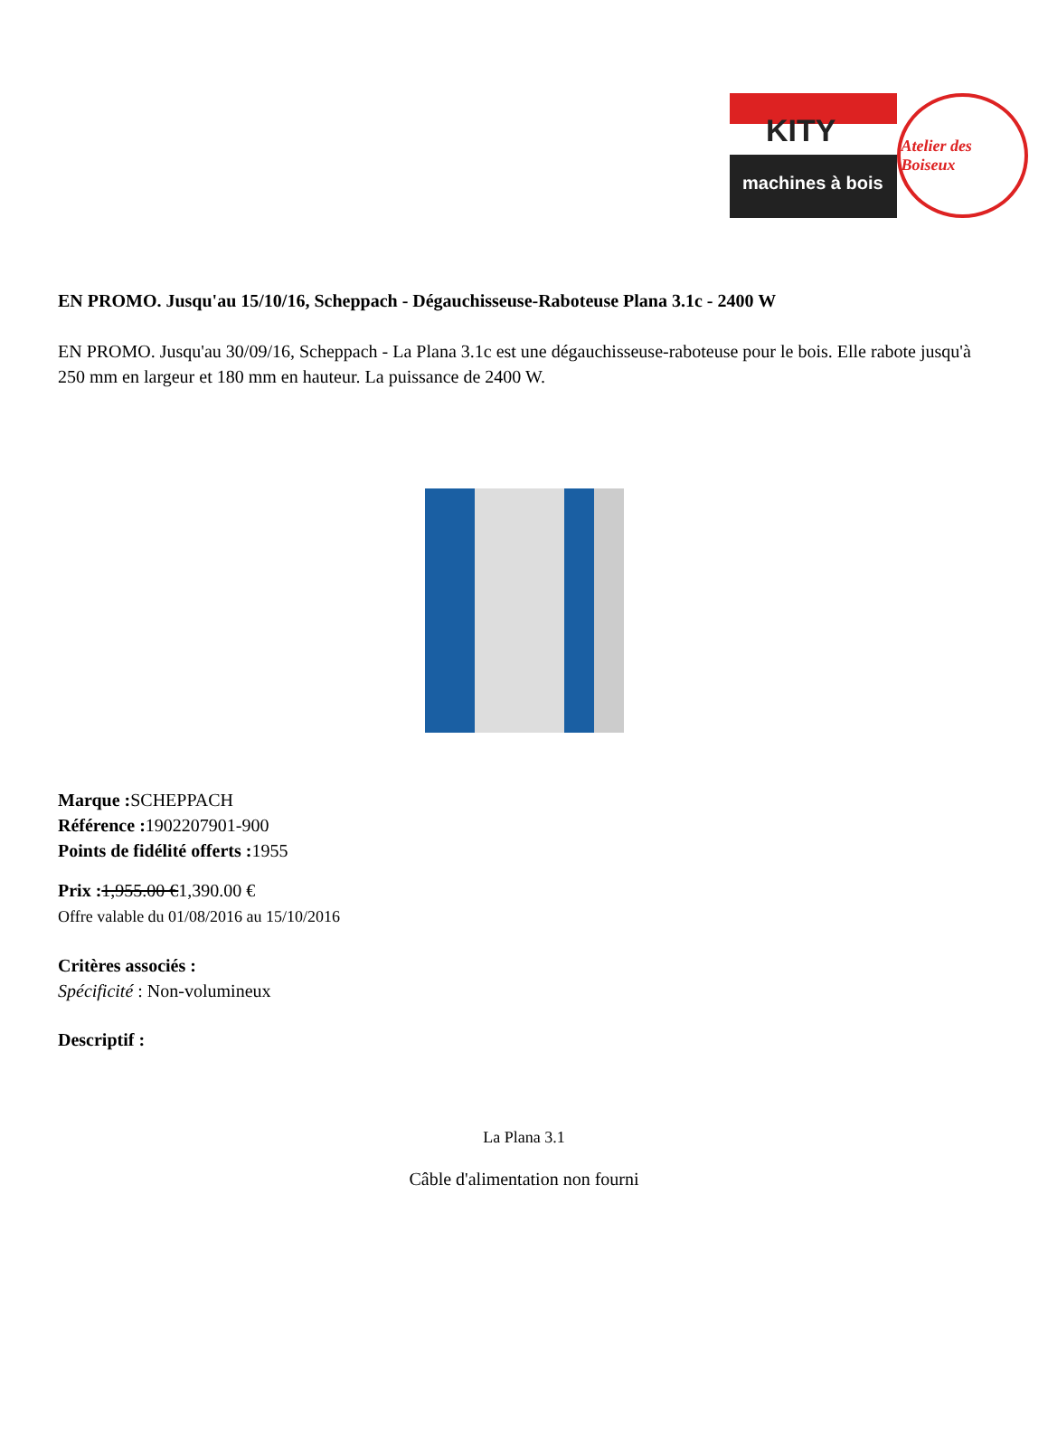KITY
machines à bois
Atelier des Boiseux
EN PROMO. Jusqu'au 15/10/16, Scheppach - Dégauchisseuse-Raboteuse Plana 3.1c - 2400 W
EN PROMO. Jusqu'au 30/09/16, Scheppach - La Plana 3.1c est une dégauchisseuse-raboteuse pour le bois. Elle rabote jusqu'à 250 mm en largeur et 180 mm en hauteur. La puissance de 2400 W.
Marque : SCHEPPACH
Référence : 1902207901-900
Points de fidélité offerts : 1955
Prix : 1,955.00 €1,390.00 €
Offre valable du 01/08/2016 au 15/10/2016
Critères associés :
Spécificité : Non-volumineux
Descriptif :
La Plana 3.1
Câble d'alimentation non fourni